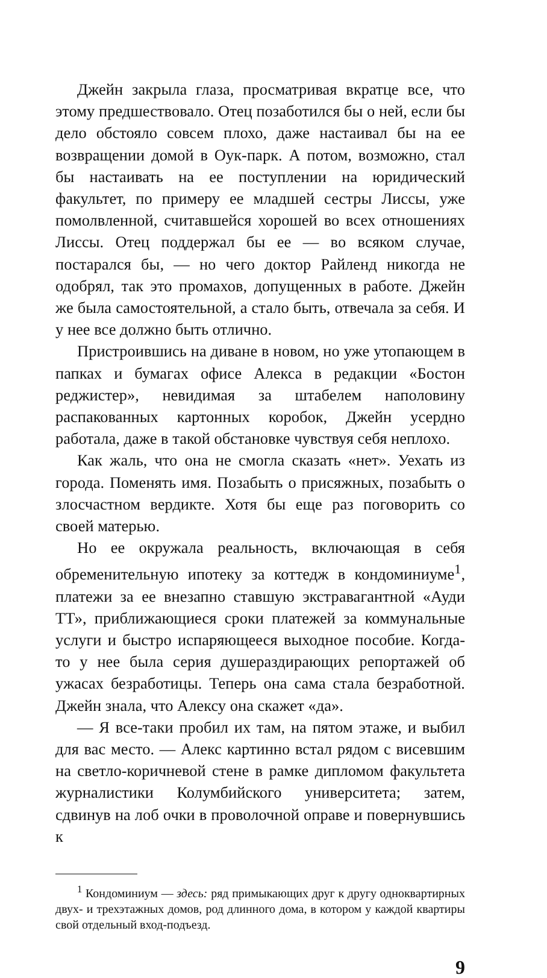Джейн закрыла глаза, просматривая вкратце все, что этому предшествовало. Отец позаботился бы о ней, если бы дело обстояло совсем плохо, даже настаивал бы на ее возвращении домой в Оук-парк. А потом, возможно, стал бы настаивать на ее поступлении на юридический факультет, по примеру ее младшей сестры Лиссы, уже помолвленной, считавшейся хорошей во всех отношениях Лиссы. Отец поддержал бы ее — во всяком случае, постарался бы, — но чего доктор Райленд никогда не одобрял, так это промахов, допущенных в работе. Джейн же была самостоятельной, а стало быть, отвечала за себя. И у нее все должно быть отлично.
Пристроившись на диване в новом, но уже утопающем в папках и бумагах офисе Алекса в редакции «Бостон реджистер», невидимая за штабелем наполовину распакованных картонных коробок, Джейн усердно работала, даже в такой обстановке чувствуя себя неплохо.
Как жаль, что она не смогла сказать «нет». Уехать из города. Поменять имя. Позабыть о присяжных, позабыть о злосчастном вердикте. Хотя бы еще раз поговорить со своей матерью.
Но ее окружала реальность, включающая в себя обременительную ипотеку за коттедж в кондоминиуме<sup>1</sup>, платежи за ее внезапно ставшую экстравагантной «Ауди ТТ», приближающиеся сроки платежей за коммунальные услуги и быстро испаряющееся выходное пособие. Когда-то у нее была серия душераздирающих репортажей об ужасах безработицы. Теперь она сама стала безработной. Джейн знала, что Алексу она скажет «да».
— Я все-таки пробил их там, на пятом этаже, и выбил для вас место. — Алекс картинно встал рядом с висевшим на светло-коричневой стене в рамке дипломом факультета журналистики Колумбийского университета; затем, сдвинув на лоб очки в проволочной оправе и повернувшись к
<sup>1</sup> Кондоминиум — здесь: ряд примыкающих друг к другу одноквартирных двух- и трехэтажных домов, род длинного дома, в котором у каждой квартиры свой отдельный вход-подъезд.
9